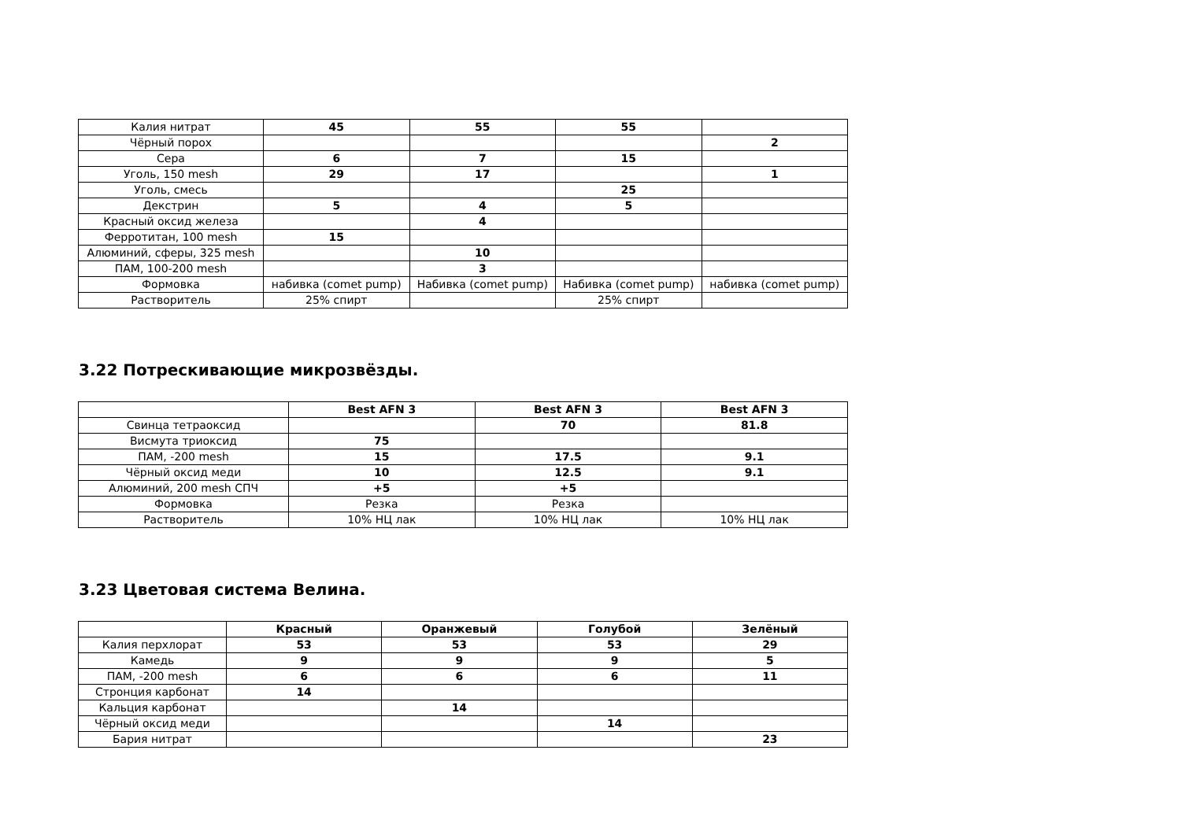| Калия нитрат | 45 | 55 | 55 | |
| Чёрный порох | | | | 2 |
| Сера | 6 | 7 | 15 | |
| Уголь, 150 mesh | 29 | 17 | | 1 |
| Уголь, смесь | | | 25 | |
| Декстрин | 5 | 4 | 5 | |
| Красный оксид железа | | 4 | | |
| Ферротитан, 100 mesh | 15 | | | |
| Алюминий, сферы, 325 mesh | | 10 | | |
| ПАМ, 100-200 mesh | | 3 | | |
| Формовка | набивка (comet pump) | Набивка (comet pump) | Набивка (comet pump) | набивка (comet pump) |
| Растворитель | 25% спирт | | 25% спирт | |
3.22 Потрескивающие микрозвёзды.
| | Best AFN 3 | Best AFN 3 | Best AFN 3 |
| Свинца тетраоксид | | 70 | 81.8 |
| Висмута триоксид | 75 | | |
| ПАМ, -200 mesh | 15 | 17.5 | 9.1 |
| Чёрный оксид меди | 10 | 12.5 | 9.1 |
| Алюминий, 200 mesh СПЧ | +5 | +5 | |
| Формовка | Резка | Резка | |
| Растворитель | 10% НЦ лак | 10% НЦ лак | 10% НЦ лак |
3.23 Цветовая система Велина.
| | Красный | Оранжевый | Голубой | Зелёный |
| Калия перхлорат | 53 | 53 | 53 | 29 |
| Камедь | 9 | 9 | 9 | 5 |
| ПАМ, -200 mesh | 6 | 6 | 6 | 11 |
| Стронция карбонат | 14 | | | |
| Кальция карбонат | | 14 | | |
| Чёрный оксид меди | | | 14 | |
| Бария нитрат | | | | 23 |